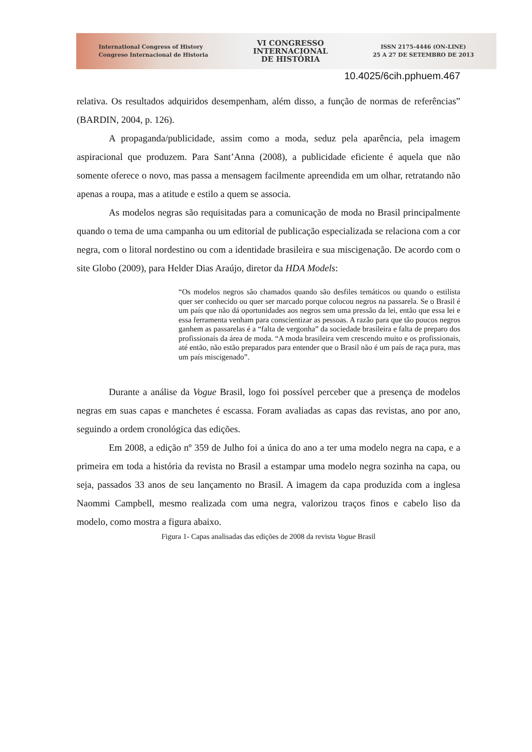International Congress of History
Congreso Internacional de Historia
VI CONGRESSO
INTERNACIONAL
DE HISTÓRIA
ISSN 2175-4446 (ON-LINE)
25 A 27 DE SETEMBRO DE 2013
10.4025/6cih.pphuem.467
relativa. Os resultados adquiridos desempenham, além disso, a função de normas de referências” (BARDIN, 2004, p. 126).
A propaganda/publicidade, assim como a moda, seduz pela aparência, pela imagem aspiracional que produzem. Para Sant’Anna (2008), a publicidade eficiente é aquela que não somente oferece o novo, mas passa a mensagem facilmente apreendida em um olhar, retratando não apenas a roupa, mas a atitude e estilo a quem se associa.
As modelos negras são requisitadas para a comunicação de moda no Brasil principalmente quando o tema de uma campanha ou um editorial de publicação especializada se relaciona com a cor negra, com o litoral nordestino ou com a identidade brasileira e sua miscigenação. De acordo com o site Globo (2009), para Helder Dias Araújo, diretor da HDA Models:
“Os modelos negros são chamados quando são desfiles temáticos ou quando o estilista quer ser conhecido ou quer ser marcado porque colocou negros na passarela. Se o Brasil é um país que não dá oportunidades aos negros sem uma pressão da lei, então que essa lei e essa ferramenta venham para conscientizar as pessoas. A razão para que tão poucos negros ganhem as passarelas é a “falta de vergonha” da sociedade brasileira e falta de preparo dos profissionais da área de moda. “A moda brasileira vem crescendo muito e os profissionais, até então, não estão preparados para entender que o Brasil não é um país de raça pura, mas um país miscigenado”.
Durante a análise da Vogue Brasil, logo foi possível perceber que a presença de modelos negras em suas capas e manchetes é escassa. Foram avaliadas as capas das revistas, ano por ano, seguindo a ordem cronológica das edições.
Em 2008, a edição nº 359 de Julho foi a única do ano a ter uma modelo negra na capa, e a primeira em toda a história da revista no Brasil a estampar uma modelo negra sozinha na capa, ou seja, passados 33 anos de seu lançamento no Brasil. A imagem da capa produzida com a inglesa Naommi Campbell, mesmo realizada com uma negra, valorizou traços finos e cabelo liso da modelo, como mostra a figura abaixo.
Figura 1- Capas analisadas das edições de 2008 da revista Vogue Brasil